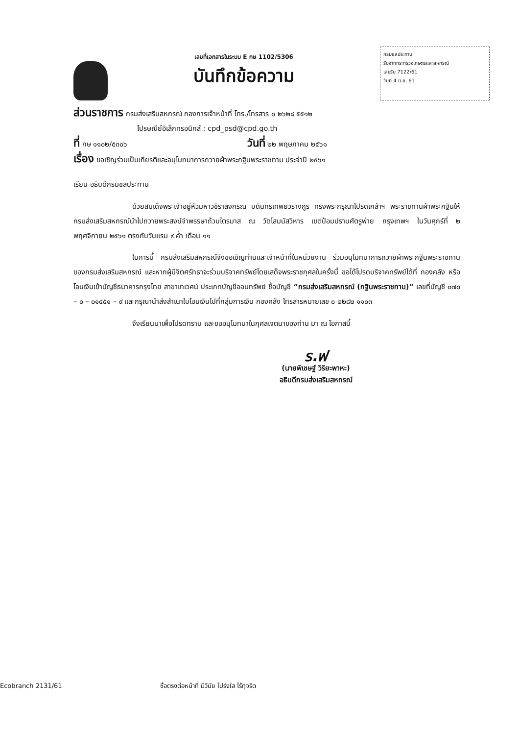เลขที่เอกสารในระบบ E กษ 1102/5306
บันทึกข้อความ
กรมชลประทาน
รับจากกระทรวงเกษตรและสหกรณ์
เลขรับ 7122/61
วันที่ 4 มิ.ย. 61
ส่วนราชการ กรมส่งเสริมสหกรณ์ กองการเจ้าหน้าที่ โทร./โทรสาร ๐ ๒๖๒๘ ๕๕๑๒
ไปรษณีย์อิเล็กทรอนิกส์ : cpd_psd@cpd.go.th
ที่ กษ ๑๑๐๒/๕๓๐๖ วันที่ ๒๒ พฤษภาคม ๒๕๖๑
เรื่อง ขอเชิญร่วมเป็นเกียรติและอนุโมทนาการถวายผ้าพระกฐินพระราชทาน ประจำปี ๒๕๖๑
เรียน อธิบดีกรมชลประทาน
ด้วยสมเด็จพระเจ้าอยู่หัวมหาวชิราลงกรณ บดินทรเทพยวรางกูร ทรงพระกรุณาโปรดเกล้าฯ พระราชทานผ้าพระกฐินให้กรมส่งเสริมสหกรณ์นำไปถวายพระสงฆ์จำพรรษาถ้วนไตรมาส ณ วัดโสมนัสวิหาร เขตป้อมปราบศัตรูพ่าย กรุงเทพฯ ในวันศุกร์ที่ ๒ พฤศจิกายน ๒๕๖๑ ตรงกับวันแรม ๙ ค่ำ เดือน ๑๑
ในการนี้ กรมส่งเสริมสหกรณ์จึงขอเชิญท่านและเจ้าหน้าที่ในหน่วยงาน ร่วมอนุโมทนาการถวายผ้าพระกฐินพระราชทานของกรมส่งเสริมสหกรณ์ และหากผู้มีจิตศรัทธาจะร่วมบริจาคทรัพย์โดยเสด็จพระราชกุศลในครั้งนี้ ขอได้โปรดบริจาคทรัพย์ได้ที่ กองคลัง หรือโอนเงินเข้าบัญชีธนาคารกรุงไทย สาขาเทเวศน์ ประเภทบัญชีออมทรัพย์ ชื่อบัญชี “กรมส่งเสริมสหกรณ์ (กฐินพระราชทาน)” เลขที่บัญชี ๐๗๐ – ๐ – ๐๑๔๕๑ – ๙ และกรุณานำส่งสำเนาใบโอนเงินไปที่กลุ่มการเงิน กองคลัง โทรสารหมายเลข ๐ ๒๒๘๒ ๑๑๐๓
จึงเรียนมาเพื่อโปรดทราบ และขออนุโมทนาในกุศลเจตนาของท่าน มา ณ โอกาสนี้
ร.ฟ
(นายพิเชษฐ์ วิริยะพาหะ)
อธิบดีกรมส่งเสริมสหกรณ์
Ecobranch 2131/61 ซื่อตรงต่อหน้าที่ มีวินัย โปร่งใส ไร้ทุจริต